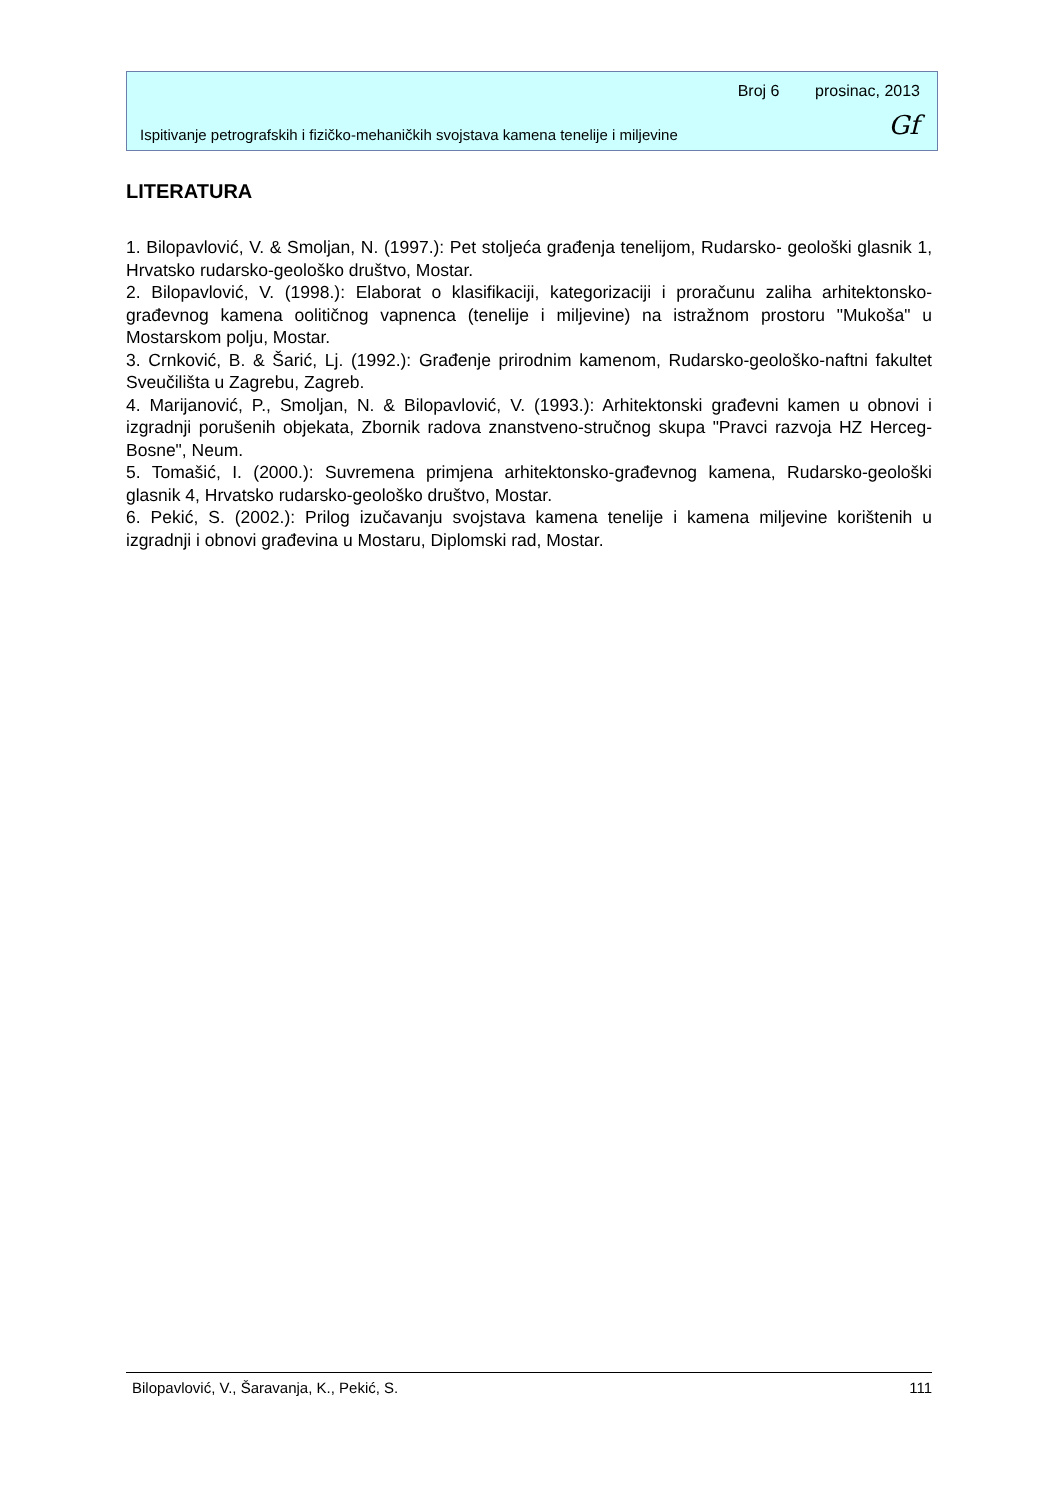Broj 6 prosinac, 2013
Ispitivanje petrografskih i fizičko-mehaničkih svojstava kamena tenelije i miljevine
Gf
LITERATURA
1. Bilopavlović, V. & Smoljan, N. (1997.): Pet stoljeća građenja tenelijom, Rudarsko- geološki glasnik 1, Hrvatsko rudarsko-geološko društvo, Mostar.
2. Bilopavlović, V. (1998.): Elaborat o klasifikaciji, kategorizaciji i proračunu zaliha arhitektonsko-građevnog kamena oolitičnog vapnenca (tenelije i miljevine) na istražnom prostoru "Mukoša" u Mostarskom polju, Mostar.
3. Crnković, B. & Šarić, Lj. (1992.): Građenje prirodnim kamenom, Rudarsko-geološko-naftni fakultet Sveučilišta u Zagrebu, Zagreb.
4. Marijanović, P., Smoljan, N. & Bilopavlović, V. (1993.): Arhitektonski građevni kamen u obnovi i izgradnji porušenih objekata, Zbornik radova znanstveno-stručnog skupa "Pravci razvoja HZ Herceg-Bosne", Neum.
5. Tomašić, I. (2000.): Suvremena primjena arhitektonsko-građevnog kamena, Rudarsko-geološki glasnik 4, Hrvatsko rudarsko-geološko društvo, Mostar.
6. Pekić, S. (2002.): Prilog izučavanju svojstava kamena tenelije i kamena miljevine korištenih u izgradnji i obnovi građevina u Mostaru, Diplomski rad, Mostar.
Bilopavlović, V., Šaravanja, K., Pekić, S. 111